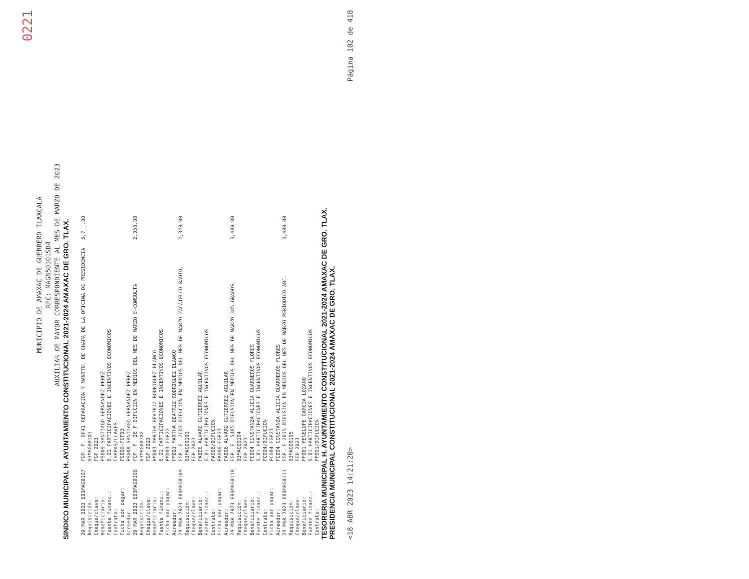0221
MUNICIPIO DE AMAXAC DE GUERRERO TLAXCALA
RFC: MAG850101SD4
AUXILIAR DE MAYOR CORRESPONDIENTE AL MES DE MARZO DE 2023
SINDICO MUNICIPAL H. AYUNTAMIENTO CONSTITUCIONAL 2021-2024 AMAXAC DE GRO. TLAX.
| 29 MAR 2023 E03MAG0107 | FGP. F. 6F41 REPARACION Y MANTTO. DE CHAPA DE LA OFICINA DE PRESIDENCIA | 5,7__.00 |
| Requisición: | 03MAG00101 | |
| Cheque/clave: | FGP 2023 | |
| Beneficiario: | PS009 SANTIAGO HERNANDEZ PEREZ | |
| Fuente financ.: | 6.01 PARTICIPACIONES E INCENTIVOS ECONOMICOS | |
| Contrato: | CHAPAS/LLAVES | |
| Ficha por pagar: | PS009-FGP23 | |
| Acreedor: | PS009 SANTIAGO HERNANDEZ PEREZ | |
| 29 MAR 2023 E03MAG0108 | FGP. F. 26_F DIFUCION EN MEDIOS DEL MES DE MARZO E-CONSULTA | 2,350.00 |
| Requisición: | 03MAG00102 | |
| Cheque/clave: | FGP 2023 | |
| Beneficiario: | PM003 MARTHA BEATRIZ RODRIGUEZ BLANCO | |
| Fuente financ.: | 6.01 PARTICIPACIONES E INCENTIVOS ECONOMICOS | |
| Ficha por pagar: | PM003-FGP22 | |
| Acreedor: | PM003 MARTHA BEATRIZ RODRIGUEZ BLANCO | |
| 29 MAR 2023 E03MAG0109 | FGP. F. 2CD3 DIFUCION EN MEDIOS DEL MES DE MARZO ZACATELCO RADIO. | 2,320.00 |
| Requisición: | 03MAG00103 | |
| Cheque/clave: | FGP 2023 | |
| Beneficiario: | PA006 ALVARO GUTIERREZ AGUILAR | |
| Fuente financ.: | 6.01 PARTICIPACIONES E INCENTIVOS ECONOMICOS | |
| Contrato: | PA006/DIFUCION | |
| Ficha por pagar: | PA006-FGP23 | |
| Acreedor: | PA006 ALVARO GUTIERREZ AGUILAR | |
| 29 MAR 2023 E03MAG0110 | FGP. F. 54B5 DIFUSION EN MEDIOS DEL MES DE MARZO 385 GRADOS. | 3,480.00 |
| Requisición: | 03MAG00104 | |
| Cheque/clave: | FGP 2023 | |
| Beneficiario: | PC004 CONSTANZA ALICIA GUARNEROS FLORES | |
| Fuente financ.: | 6.01 PARTICIPACIONES E INCENTIVOS ECONOMICOS | |
| Contrato: | PC004/DIFUCION | |
| Ficha por pagar: | PC004-FGP23 | |
| Acreedor: | PC004 CONSTANZA ALICIA GUARNEROS FLORES | |
| 29 MAR 2023 E03MAG0111 | FGP. F 2015 DIFUSION EN MEDIOS DEL MES DE MARZO PERIODICO ABC. | 3,480.00 |
| Requisición: | 03MAG00105 | |
| Cheque/clave: | FGP 2023 | |
| Beneficiario: | PP001 PENELOPE GARCIA LOZANO | |
| Fuente financ.: | 6.01 PARTICIPACIONES E INCENTIVOS ECONOMICOS | |
| Contrato: | PP001/DIFUCION | |
TESORERIA MUNICIPAL H. AYUNTAMIENTO CONSTITUCIONAL 2021-2024 AMAXAC DE GRO. TLAX.
PRESIDENCIA MUNICIPAL CONSTITUCIONAL 2021-2024 AMAXAC DE GRO. TLAX.
<18 ABR 2023 14:21:20> Página 102 de 418